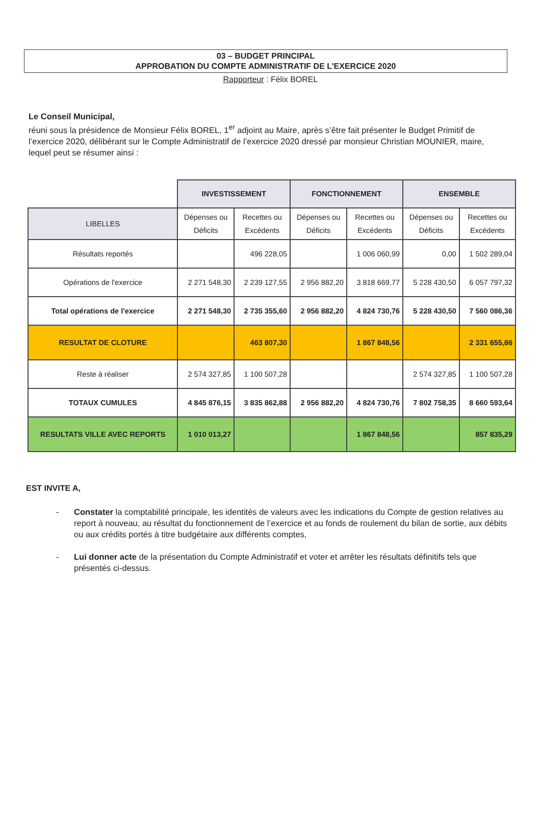03 – BUDGET PRINCIPAL
APPROBATION DU COMPTE ADMINISTRATIF DE L’EXERCICE 2020
Rapporteur : Félix BOREL
Le Conseil Municipal,
réuni sous la présidence de Monsieur Félix BOREL, 1<sup>er</sup> adjoint au Maire, après s’être fait présenter le Budget Primitif de l’exercice 2020, délibérant sur le Compte Administratif de l’exercice 2020 dressé par monsieur Christian MOUNIER, maire, lequel peut se résumer ainsi :
| | INVESTISSEMENT | | FONCTIONNEMENT | | ENSEMBLE | |
| LIBELLES | Dépenses ou Déficits | Recettes ou Excédents | Dépenses ou Déficits | Recettes ou Excédents | Dépenses ou Déficits | Recettes ou Excédents |
| Résultats reportés | | 496 228,05 | | 1 006 060,99 | 0,00 | 1 502 289,04 |
| Opérations de l'exercice | 2 271 548,30 | 2 239 127,55 | 2 956 882,20 | 3 818 669,77 | 5 228 430,50 | 6 057 797,32 |
| Total opérations de l'exercice | 2 271 548,30 | 2 735 355,60 | 2 956 882,20 | 4 824 730,76 | 5 228 430,50 | 7 560 086,36 |
| RESULTAT DE CLOTURE | | 463 807,30 | | 1 867 848,56 | | 2 331 655,86 |
| Reste à réaliser | 2 574 327,85 | 1 100 507,28 | | | 2 574 327,85 | 1 100 507,28 |
| TOTAUX CUMULES | 4 845 876,15 | 3 835 862,88 | 2 956 882,20 | 4 824 730,76 | 7 802 758,35 | 8 660 593,64 |
| RESULTATS VILLE AVEC REPORTS | 1 010 013,27 | | | 1 867 848,56 | | 857 835,29 |
EST INVITE A,
- Constater la comptabilité principale, les identités de valeurs avec les indications du Compte de gestion relatives au report à nouveau, au résultat du fonctionnement de l’exercice et au fonds de roulement du bilan de sortie, aux débits ou aux crédits portés à titre budgétaire aux différents comptes,
- Lui donner acte de la présentation du Compte Administratif et voter et arrêter les résultats définitifs tels que présentés ci-dessus.